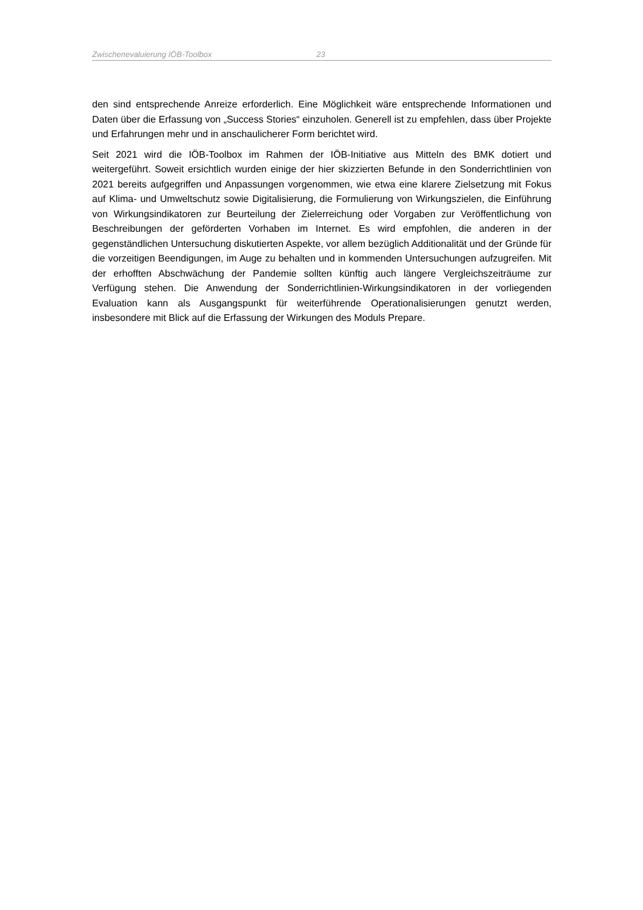Zwischenevaluierung IÖB-Toolbox 23
den sind entsprechende Anreize erforderlich. Eine Möglichkeit wäre entsprechende Informationen und Daten über die Erfassung von „Success Stories“ einzuholen. Generell ist zu empfehlen, dass über Projekte und Erfahrungen mehr und in anschaulicherer Form berichtet wird.
Seit 2021 wird die IÖB-Toolbox im Rahmen der IÖB-Initiative aus Mitteln des BMK dotiert und weitergeführt. Soweit ersichtlich wurden einige der hier skizzierten Befunde in den Sonderrichtlinien von 2021 bereits aufgegriffen und Anpassungen vorgenommen, wie etwa eine klarere Zielsetzung mit Fokus auf Klima- und Umweltschutz sowie Digitalisierung, die Formulierung von Wirkungszielen, die Einführung von Wirkungsindikatoren zur Beurteilung der Zielerreichung oder Vorgaben zur Veröffentlichung von Beschreibungen der geförderten Vorhaben im Internet. Es wird empfohlen, die anderen in der gegenständlichen Untersuchung diskutierten Aspekte, vor allem bezüglich Additionalität und der Gründe für die vorzeitigen Beendigungen, im Auge zu behalten und in kommenden Untersuchungen aufzugreifen. Mit der erhofften Abschwächung der Pandemie sollten künftig auch längere Vergleichszeiträume zur Verfügung stehen. Die Anwendung der Sonderrichtlinien-Wirkungsindikatoren in der vorliegenden Evaluation kann als Ausgangspunkt für weiterführende Operationalisierungen genutzt werden, insbesondere mit Blick auf die Erfassung der Wirkungen des Moduls Prepare.